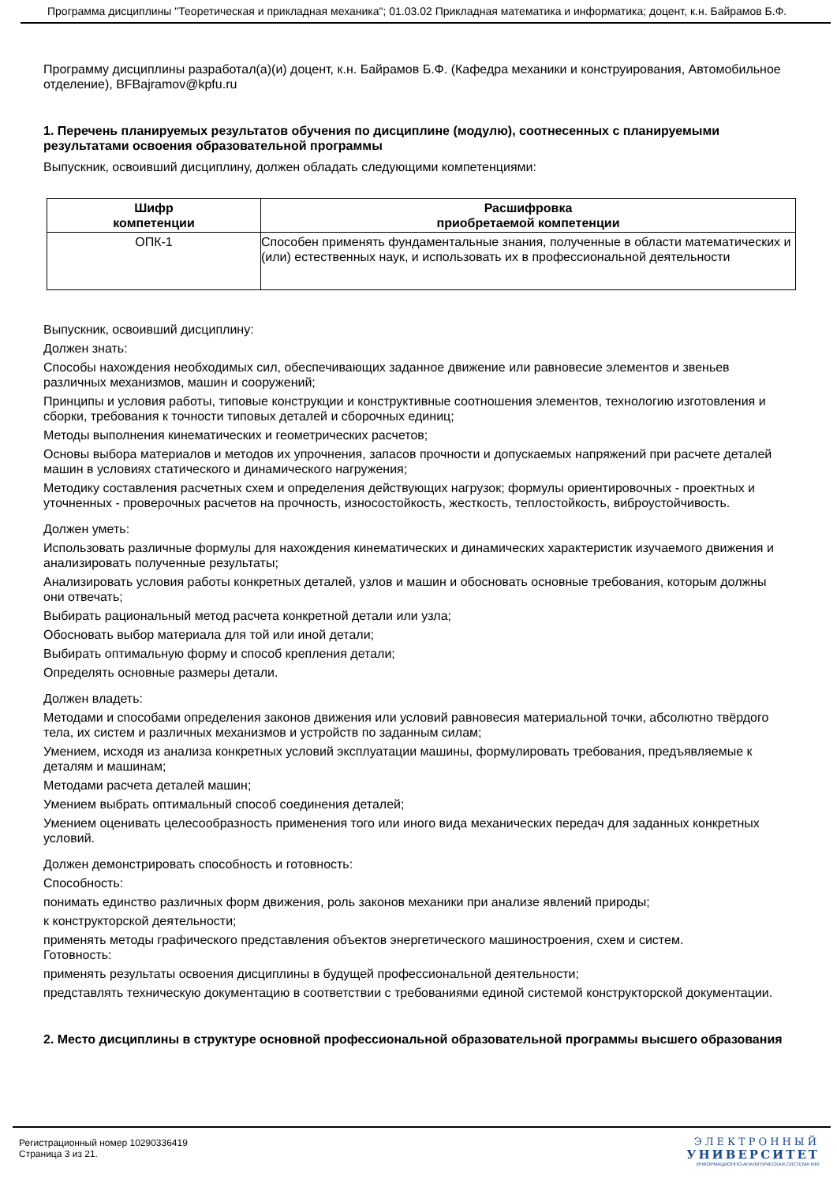Программа дисциплины "Теоретическая и прикладная механика"; 01.03.02 Прикладная математика и информатика; доцент, к.н. Байрамов Б.Ф.
Программу дисциплины разработал(а)(и) доцент, к.н. Байрамов Б.Ф. (Кафедра механики и конструирования, Автомобильное отделение), BFBajramov@kpfu.ru
1. Перечень планируемых результатов обучения по дисциплине (модулю), соотнесенных с планируемыми результатами освоения образовательной программы
Выпускник, освоивший дисциплину, должен обладать следующими компетенциями:
| Шифр компетенции | Расшифровка приобретаемой компетенции |
| --- | --- |
| ОПК-1 | Способен применять фундаментальные знания, полученные в области математических и (или) естественных наук, и использовать их в профессиональной деятельности |
Выпускник, освоивший дисциплину:
Должен знать:
Способы нахождения необходимых сил, обеспечивающих заданное движение или равновесие элементов и звеньев различных механизмов, машин и сооружений;
Принципы и условия работы, типовые конструкции и конструктивные соотношения элементов, технологию изготовления и сборки, требования к точности типовых деталей и сборочных единиц;
Методы выполнения кинематических и геометрических расчетов;
Основы выбора материалов и методов их упрочнения, запасов прочности и допускаемых напряжений при расчете деталей машин в условиях статического и динамического нагружения;
Методику составления расчетных схем и определения действующих нагрузок; формулы ориентировочных - проектных и уточненных - проверочных расчетов на прочность, износостойкость, жесткость, теплостойкость, виброустойчивость.
Должен уметь:
Использовать различные формулы для нахождения кинематических и динамических характеристик изучаемого движения и анализировать полученные результаты;
Анализировать условия работы конкретных деталей, узлов и машин и обосновать основные требования, которым должны они отвечать;
Выбирать рациональный метод расчета конкретной детали или узла;
Обосновать выбор материала для той или иной детали;
Выбирать оптимальную форму и способ крепления детали;
Определять основные размеры детали.
Должен владеть:
Методами и способами определения законов движения или условий равновесия материальной точки, абсолютно твёрдого тела, их систем и различных механизмов и устройств по заданным силам;
Умением, исходя из анализа конкретных условий эксплуатации машины, формулировать требования, предъявляемые к деталям и машинам;
Методами расчета деталей машин;
Умением выбрать оптимальный способ соединения деталей;
Умением оценивать целесообразность применения того или иного вида механических передач для заданных конкретных условий.
Должен демонстрировать способность и готовность:
Способность:
понимать единство различных форм движения, роль законов механики при анализе явлений природы;
к конструкторской деятельности;
применять методы графического представления объектов энергетического машиностроения, схем и систем.
Готовность:
применять результаты освоения дисциплины в будущей профессиональной деятельности;
представлять техническую документацию в соответствии с требованиями единой системой конструкторской документации.
2. Место дисциплины в структуре основной профессиональной образовательной программы высшего образования
Регистрационный номер 10290336419
Страница 3 из 21.
ЭЛЕКТРОННЫЙ
УНИВЕРСИТЕТ
ИНФОРМАЦИОННО-АНАЛИТИЧЕСКАЯ СИСТЕМА КФУ